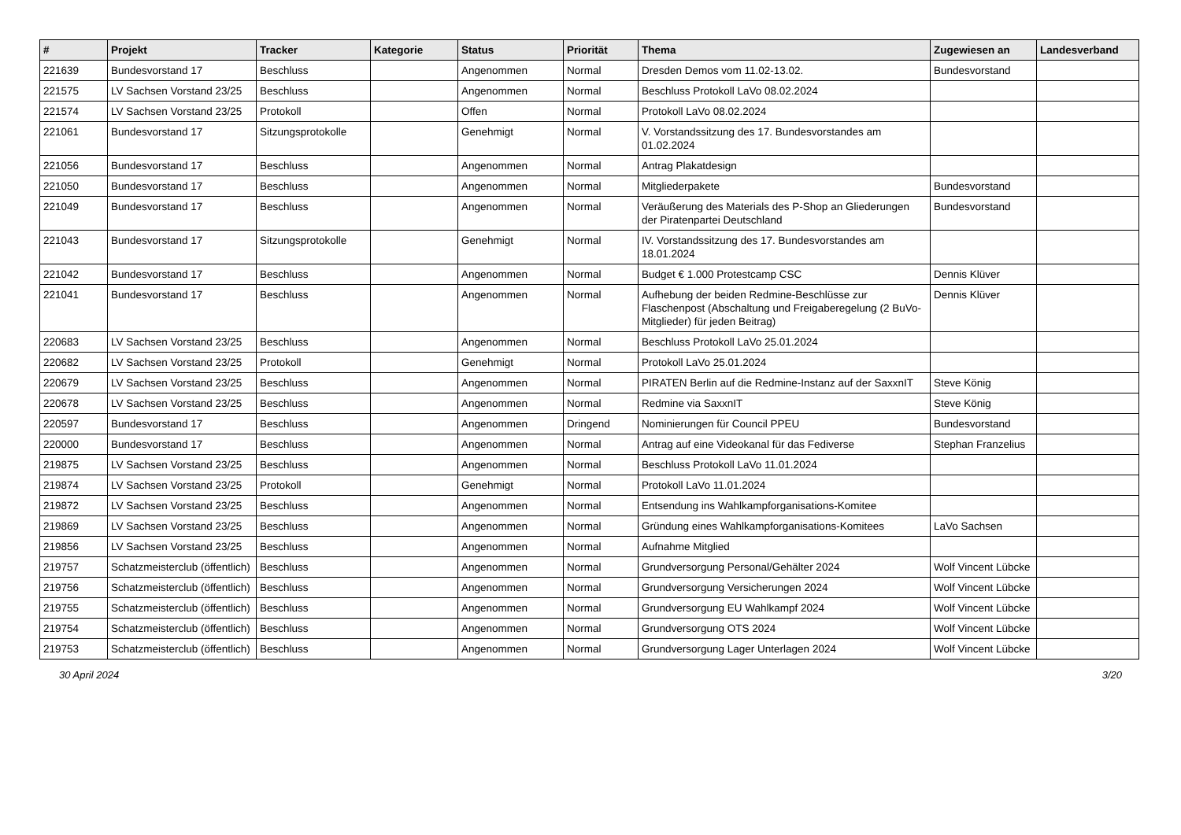| # | Projekt | Tracker | Kategorie | Status | Priorität | Thema | Zugewiesen an | Landesverband |
| --- | --- | --- | --- | --- | --- | --- | --- | --- |
| 221639 | Bundesvorstand 17 | Beschluss | | Angenommen | Normal | Dresden Demos vom 11.02-13.02. | Bundesvorstand | |
| 221575 | LV Sachsen Vorstand 23/25 | Beschluss | | Angenommen | Normal | Beschluss Protokoll LaVo 08.02.2024 | | |
| 221574 | LV Sachsen Vorstand 23/25 | Protokoll | | Offen | Normal | Protokoll LaVo 08.02.2024 | | |
| 221061 | Bundesvorstand 17 | Sitzungsprotokolle | | Genehmigt | Normal | V. Vorstandssitzung des 17. Bundesvorstandes am 01.02.2024 | | |
| 221056 | Bundesvorstand 17 | Beschluss | | Angenommen | Normal | Antrag Plakatdesign | | |
| 221050 | Bundesvorstand 17 | Beschluss | | Angenommen | Normal | Mitgliederpakete | Bundesvorstand | |
| 221049 | Bundesvorstand 17 | Beschluss | | Angenommen | Normal | Veräußerung des Materials des P-Shop an Gliederungen der Piratenpartei Deutschland | Bundesvorstand | |
| 221043 | Bundesvorstand 17 | Sitzungsprotokolle | | Genehmigt | Normal | IV. Vorstandssitzung des 17. Bundesvorstandes am 18.01.2024 | | |
| 221042 | Bundesvorstand 17 | Beschluss | | Angenommen | Normal | Budget € 1.000 Protestcamp CSC | Dennis Klüver | |
| 221041 | Bundesvorstand 17 | Beschluss | | Angenommen | Normal | Aufhebung der beiden Redmine-Beschlüsse zur Flaschenpost (Abschaltung und Freigaberegelung (2 BuVo-Mitglieder) für jeden Beitrag) | Dennis Klüver | |
| 220683 | LV Sachsen Vorstand 23/25 | Beschluss | | Angenommen | Normal | Beschluss Protokoll LaVo 25.01.2024 | | |
| 220682 | LV Sachsen Vorstand 23/25 | Protokoll | | Genehmigt | Normal | Protokoll LaVo 25.01.2024 | | |
| 220679 | LV Sachsen Vorstand 23/25 | Beschluss | | Angenommen | Normal | PIRATEN Berlin auf die Redmine-Instanz auf der SaxxnIT | Steve König | |
| 220678 | LV Sachsen Vorstand 23/25 | Beschluss | | Angenommen | Normal | Redmine via SaxxnIT | Steve König | |
| 220597 | Bundesvorstand 17 | Beschluss | | Angenommen | Dringend | Nominierungen für Council PPEU | Bundesvorstand | |
| 220000 | Bundesvorstand 17 | Beschluss | | Angenommen | Normal | Antrag auf eine Videokanal für das Fediverse | Stephan Franzelius | |
| 219875 | LV Sachsen Vorstand 23/25 | Beschluss | | Angenommen | Normal | Beschluss Protokoll LaVo 11.01.2024 | | |
| 219874 | LV Sachsen Vorstand 23/25 | Protokoll | | Genehmigt | Normal | Protokoll LaVo 11.01.2024 | | |
| 219872 | LV Sachsen Vorstand 23/25 | Beschluss | | Angenommen | Normal | Entsendung ins Wahlkampforganisations-Komitee | | |
| 219869 | LV Sachsen Vorstand 23/25 | Beschluss | | Angenommen | Normal | Gründung eines Wahlkampforganisations-Komitees | LaVo Sachsen | |
| 219856 | LV Sachsen Vorstand 23/25 | Beschluss | | Angenommen | Normal | Aufnahme Mitglied | | |
| 219757 | Schatzmeisterclub (öffentlich) | Beschluss | | Angenommen | Normal | Grundversorgung Personal/Gehälter 2024 | Wolf Vincent Lübcke | |
| 219756 | Schatzmeisterclub (öffentlich) | Beschluss | | Angenommen | Normal | Grundversorgung Versicherungen 2024 | Wolf Vincent Lübcke | |
| 219755 | Schatzmeisterclub (öffentlich) | Beschluss | | Angenommen | Normal | Grundversorgung EU Wahlkampf 2024 | Wolf Vincent Lübcke | |
| 219754 | Schatzmeisterclub (öffentlich) | Beschluss | | Angenommen | Normal | Grundversorgung OTS 2024 | Wolf Vincent Lübcke | |
| 219753 | Schatzmeisterclub (öffentlich) | Beschluss | | Angenommen | Normal | Grundversorgung Lager Unterlagen 2024 | Wolf Vincent Lübcke | |
30 April 2024 3/20